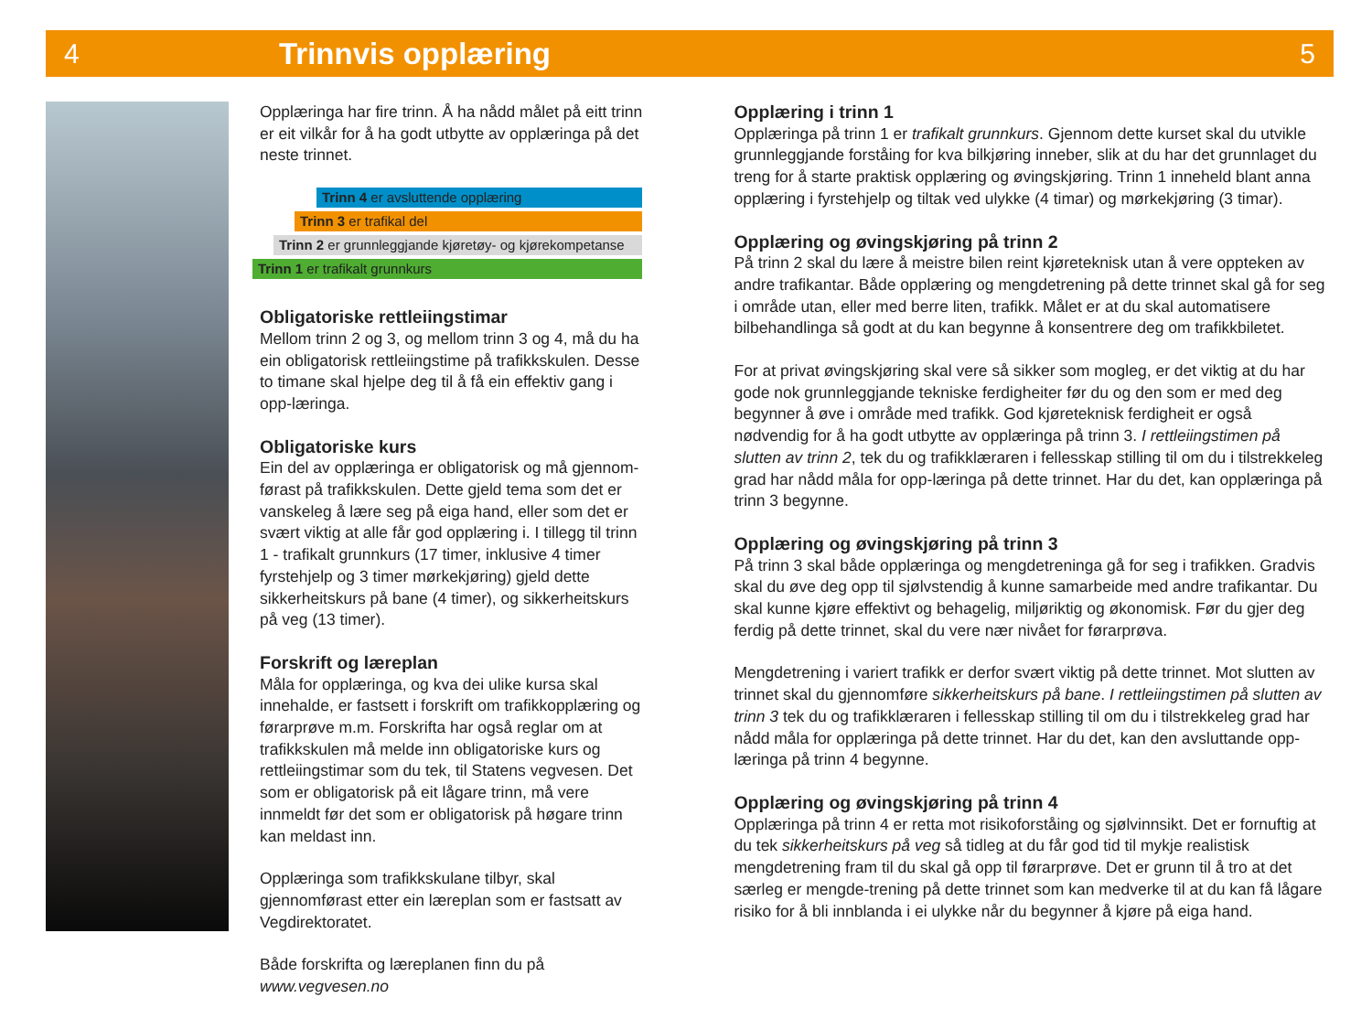4 Trinnvis opplæring 5
Opplæringa har fire trinn. Å ha nådd målet på eitt trinn er eit vilkår for å ha godt utbytte av opplæringa på det neste trinnet.
Trinn 4 er avsluttende opplæring
Trinn 3 er trafikal del
Trinn 2 er grunnleggjande kjøretøy- og kjørekompetanse
Trinn 1 er trafikalt grunnkurs
Obligatoriske rettleiingstimar
Mellom trinn 2 og 3, og mellom trinn 3 og 4, må du ha ein obligatorisk rettleiingstime på trafikkskulen. Desse to timane skal hjelpe deg til å få ein effektiv gang i opp-læringa.
Obligatoriske kurs
Ein del av opplæringa er obligatorisk og må gjennom-førast på trafikkskulen. Dette gjeld tema som det er vanskeleg å lære seg på eiga hand, eller som det er svært viktig at alle får god opplæring i. I tillegg til trinn 1 - trafikalt grunnkurs (17 timer, inklusive 4 timer fyrstehjelp og 3 timer mørkekjøring) gjeld dette sikkerheitskurs på bane (4 timer), og sikkerheitskurs på veg (13 timer).
Forskrift og læreplan
Måla for opplæringa, og kva dei ulike kursa skal innehalde, er fastsett i forskrift om trafikkopplæring og førarprøve m.m. Forskrifta har også reglar om at trafikkskulen må melde inn obligatoriske kurs og rettleiingstimar som du tek, til Statens vegvesen. Det som er obligatorisk på eit lågare trinn, må vere innmeldt før det som er obligatorisk på høgare trinn kan meldast inn.
Opplæringa som trafikkskulane tilbyr, skal gjennomførast etter ein læreplan som er fastsatt av Vegdirektoratet.
Både forskrifta og læreplanen finn du på www.vegvesen.no
Opplæring i trinn 1
Opplæringa på trinn 1 er trafikalt grunnkurs. Gjennom dette kurset skal du utvikle grunnleggjande forståing for kva bilkjøring inneber, slik at du har det grunnlaget du treng for å starte praktisk opplæring og øvingskjøring. Trinn 1 inneheld blant anna opplæring i fyrstehjelp og tiltak ved ulykke (4 timar) og mørkekjøring (3 timar).
Opplæring og øvingskjøring på trinn 2
På trinn 2 skal du lære å meistre bilen reint kjøreteknisk utan å vere oppteken av andre trafikantar. Både opplæring og mengdetrening på dette trinnet skal gå for seg i område utan, eller med berre liten, trafikk. Målet er at du skal automatisere bilbehandlinga så godt at du kan begynne å konsentrere deg om trafikkbiletet.
For at privat øvingskjøring skal vere så sikker som mogleg, er det viktig at du har gode nok grunnleggjande tekniske ferdigheiter før du og den som er med deg begynner å øve i område med trafikk. God kjøreteknisk ferdigheit er også nødvendig for å ha godt utbytte av opplæringa på trinn 3. I rettleiingstimen på slutten av trinn 2, tek du og trafikklæraren i fellesskap stilling til om du i tilstrekkeleg grad har nådd måla for opp-læringa på dette trinnet. Har du det, kan opplæringa på trinn 3 begynne.
Opplæring og øvingskjøring på trinn 3
På trinn 3 skal både opplæringa og mengdetreninga gå for seg i trafikken. Gradvis skal du øve deg opp til sjølvstendig å kunne samarbeide med andre trafikantar. Du skal kunne kjøre effektivt og behagelig, miljøriktig og økonomisk. Før du gjer deg ferdig på dette trinnet, skal du vere nær nivået for førarprøva.
Mengdetrening i variert trafikk er derfor svært viktig på dette trinnet. Mot slutten av trinnet skal du gjennomføre sikkerheitskurs på bane. I rettleiingstimen på slutten av trinn 3 tek du og trafikklæraren i fellesskap stilling til om du i tilstrekkeleg grad har nådd måla for opplæringa på dette trinnet. Har du det, kan den avsluttande opp-læringa på trinn 4 begynne.
Opplæring og øvingskjøring på trinn 4
Opplæringa på trinn 4 er retta mot risikoforståing og sjølvinnsikt. Det er fornuftig at du tek sikkerheitskurs på veg så tidleg at du får god tid til mykje realistisk mengdetrening fram til du skal gå opp til førarprøve. Det er grunn til å tro at det særleg er mengde-trening på dette trinnet som kan medverke til at du kan få lågare risiko for å bli innblanda i ei ulykke når du begynner å kjøre på eiga hand.